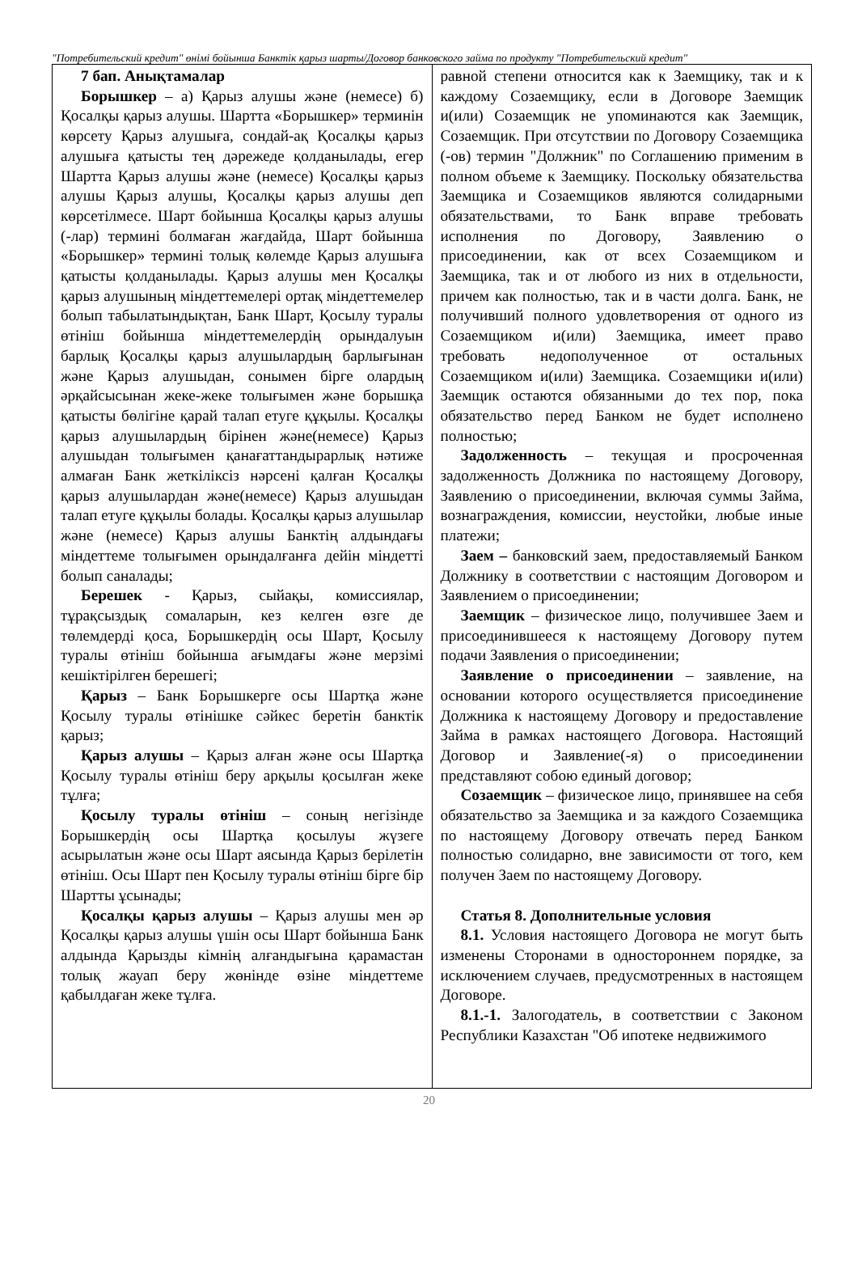"Потребительский кредит" өнімі бойынша Банктік қарыз шарты/Договор банковского займа по продукту "Потребительский кредит"
| 7 бап. Анықтамалар Борышкер – а) Қарыз алушы және (немесе) б) Қосалқы қарыз алушы. Шартта «Борышкер» терминін көрсету Қарыз алушыға, сондай-ақ Қосалқы қарыз алушыға қатысты тең дәрежеде қолданылады, егер Шартта Қарыз алушы және (немесе) Қосалқы қарыз алушы Қарыз алушы, Қосалқы қарыз алушы деп көрсетілмесе. Шарт бойынша Қосалқы қарыз алушы (-лар) термині болмаған жағдайда, Шарт бойынша «Борышкер» термині толық көлемде Қарыз алушыға қатысты қолданылады. Қарыз алушы мен Қосалқы қарыз алушының міндеттемелері ортақ міндеттемелер болып табылатындықтан, Банк Шарт, Қосылу туралы өтініш бойынша міндеттемелердің орындалуын барлық Қосалқы қарыз алушылардың барлығынан және Қарыз алушыдан, сонымен бірге олардың әрқайсысынан жеке-жеке толығымен және борышқа қатысты бөлігіне қарай талап етуге құқылы. Қосалқы қарыз алушылардың бірінен және(немесе) Қарыз алушыдан толығымен қанағаттандырарлық нәтиже алмаған Банк жеткіліксіз нәрсені қалған Қосалқы қарыз алушылардан және(немесе) Қарыз алушыдан талап етуге құқылы болады. Қосалқы қарыз алушылар және (немесе) Қарыз алушы Банктің алдындағы міндеттеме толығымен орындалғанға дейін міндетті болып саналады; Берешек - Қарыз, сыйақы, комиссиялар, тұрақсыздық сомаларын, кез келген өзге де төлемдерді қоса, Борышкердің осы Шарт, Қосылу туралы өтініш бойынша ағымдағы және мерзімі кешіктірілген берешегі; Қарыз – Банк Борышкерге осы Шартқа және Қосылу туралы өтінішке сәйкес беретін банктік қарыз; Қарыз алушы – Қарыз алған және осы Шартқа Қосылу туралы өтініш беру арқылы қосылған жеке тұлға; Қосылу туралы өтініш – соның негізінде Борышкердің осы Шартқа қосылуы жүзеге асырылатын және осы Шарт аясында Қарыз берілетін өтініш. Осы Шарт пен Қосылу туралы өтініш бірге бір Шартты ұсынады; Қосалқы қарыз алушы – Қарыз алушы мен әр Қосалқы қарыз алушы үшін осы Шарт бойынша Банк алдында Қарызды кімнің алғандығына қарамастан толық жауап беру жөнінде өзіне міндеттеме қабылдаған жеке тұлға. | равной степени относится как к Заемщику, так и к каждому Созаемщику, если в Договоре Заемщик и(или) Созаемщик не упоминаются как Заемщик, Созаемщик. При отсутствии по Договору Созаемщика (-ов) термин "Должник" по Соглашению применим в полном объеме к Заемщику. Поскольку обязательства Заемщика и Созаемщиков являются солидарными обязательствами, то Банк вправе требовать исполнения по Договору, Заявлению о присоединении, как от всех Созаемщиком и Заемщика, так и от любого из них в отдельности, причем как полностью, так и в части долга. Банк, не получивший полного удовлетворения от одного из Созаемщиком и(или) Заемщика, имеет право требовать недополученное от остальных Созаемщиком и(или) Заемщика. Созаемщики и(или) Заемщик остаются обязанными до тех пор, пока обязательство перед Банком не будет исполнено полностью; Задолженность – текущая и просроченная задолженность Должника по настоящему Договору, Заявлению о присоединении, включая суммы Займа, вознаграждения, комиссии, неустойки, любые иные платежи; Заем – банковский заем, предоставляемый Банком Должнику в соответствии с настоящим Договором и Заявлением о присоединении; Заемщик – физическое лицо, получившее Заем и присоединившееся к настоящему Договору путем подачи Заявления о присоединении; Заявление о присоединении – заявление, на основании которого осуществляется присоединение Должника к настоящему Договору и предоставление Займа в рамках настоящего Договора. Настоящий Договор и Заявление(-я) о присоединении представляют собою единый договор; Созаемщик – физическое лицо, принявшее на себя обязательство за Заемщика и за каждого Созаемщика по настоящему Договору отвечать перед Банком полностью солидарно, вне зависимости от того, кем получен Заем по настоящему Договору. Статья 8. Дополнительные условия 8.1. Условия настоящего Договора не могут быть изменены Сторонами в одностороннем порядке, за исключением случаев, предусмотренных в настоящем Договоре. 8.1.-1. Залогодатель, в соответствии с Законом Республики Казахстан "Об ипотеке недвижимого |
20